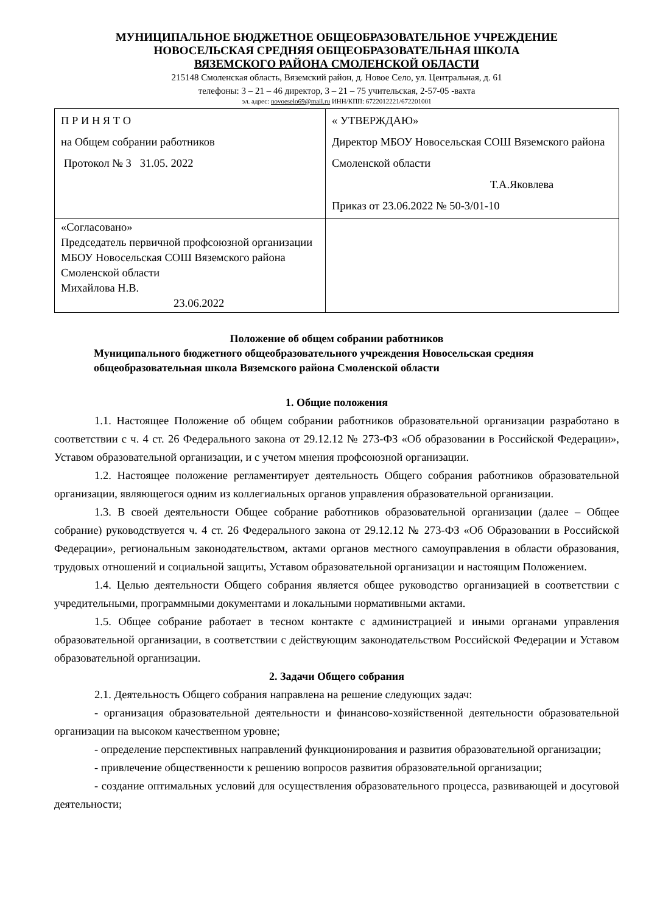МУНИЦИПАЛЬНОЕ БЮДЖЕТНОЕ ОБЩЕОБРАЗОВАТЕЛЬНОЕ УЧРЕЖДЕНИЕ
НОВОСЕЛЬСКАЯ СРЕДНЯЯ ОБЩЕОБРАЗОВАТЕЛЬНАЯ ШКОЛА
ВЯЗЕМСКОГО РАЙОНА СМОЛЕНСКОЙ ОБЛАСТИ
215148 Смоленская область, Вяземский район, д. Новое Село, ул. Центральная, д. 61
телефоны: 3 – 21 – 46 директор, 3 – 21 – 75 учительская, 2-57-05 -вахта
эл. адрес: novoeselo69@mail.ru ИНН/КПП: 6722012221/672201001
| П Р И Н Я Т О на Общем собрании работников Протокол № 3 31.05. 2022 | « УТВЕРЖДАЮ» Директор МБОУ Новосельская СОШ Вяземского района Смоленской области Т.А.Яковлева Приказ от 23.06.2022 № 50-3/01-10 |
| «Согласовано» Председатель первичной профсоюзной организации МБОУ Новосельская СОШ Вяземского района Смоленской области Михайлова Н.В. 23.06.2022 | |
Положение об общем собрании работников
Муниципального бюджетного общеобразовательного учреждения Новосельская средняя общеобразовательная школа Вяземского района Смоленской области
1. Общие положения
1.1. Настоящее Положение об общем собрании работников образовательной организации разработано в соответствии с ч. 4 ст. 26 Федерального закона от 29.12.12 № 273-ФЗ «Об образовании в Российской Федерации», Уставом образовательной организации, и с учетом мнения профсоюзной организации.
1.2. Настоящее положение регламентирует деятельность Общего собрания работников образовательной организации, являющегося одним из коллегиальных органов управления образовательной организации.
1.3. В своей деятельности Общее собрание работников образовательной организации (далее – Общее собрание) руководствуется ч. 4 ст. 26 Федерального закона от 29.12.12 № 273-ФЗ «Об Образовании в Российской Федерации», региональным законодательством, актами органов местного самоуправления в области образования, трудовых отношений и социальной защиты, Уставом образовательной организации и настоящим Положением.
1.4. Целью деятельности Общего собрания является общее руководство организацией в соответствии с учредительными, программными документами и локальными нормативными актами.
1.5. Общее собрание работает в тесном контакте с администрацией и иными органами управления образовательной организации, в соответствии с действующим законодательством Российской Федерации и Уставом образовательной организации.
2. Задачи Общего собрания
2.1. Деятельность Общего собрания направлена на решение следующих задач:
- организация образовательной деятельности и финансово-хозяйственной деятельности образовательной организации на высоком качественном уровне;
- определение перспективных направлений функционирования и развития образовательной организации;
- привлечение общественности к решению вопросов развития образовательной организации;
- создание оптимальных условий для осуществления образовательного процесса, развивающей и досуговой деятельности;